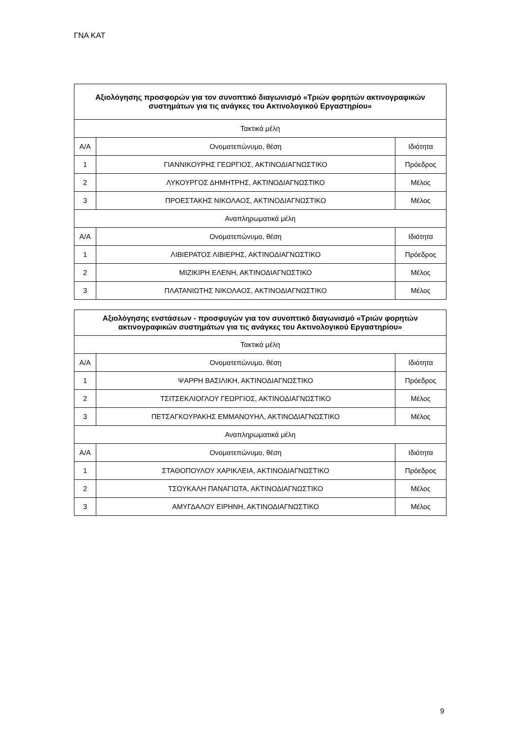ΓΝΑ ΚΑΤ
| Αξιολόγησης προσφορών για τον συνοπτικό διαγωνισμό «Τριών φορητών ακτινογραφικών συστημάτων για τις ανάγκες του Ακτινολογικού Εργαστηρίου» | | |
| --- | --- | --- |
| Τακτικά μέλη | | |
| Α/Α | Ονοματεπώνυμο, θέση | Ιδιότητα |
| 1 | ΓΙΑΝΝΙΚΟΥΡΗΣ ΓΕΩΡΓΙΟΣ, ΑΚΤΙΝΟΔΙΑΓΝΩΣΤΙΚΟ | Πρόεδρος |
| 2 | ΛΥΚΟΥΡΓΟΣ ΔΗΜΗΤΡΗΣ, ΑΚΤΙΝΟΔΙΑΓΝΩΣΤΙΚΟ | Μέλος |
| 3 | ΠΡΟΕΣΤΑΚΗΣ ΝΙΚΟΛΑΟΣ, ΑΚΤΙΝΟΔΙΑΓΝΩΣΤΙΚΟ | Μέλος |
| Αναπληρωματικά μέλη | | |
| Α/Α | Ονοματεπώνυμο, θέση | Ιδιότητα |
| 1 | ΛΙΒΙΕΡΑΤΟΣ ΛΙΒΙΕΡΗΣ, ΑΚΤΙΝΟΔΙΑΓΝΩΣΤΙΚΟ | Πρόεδρος |
| 2 | ΜΙΖΙΚΙΡΗ ΕΛΕΝΗ, ΑΚΤΙΝΟΔΙΑΓΝΩΣΤΙΚΟ | Μέλος |
| 3 | ΠΛΑΤΑΝΙΩΤΗΣ ΝΙΚΟΛΑΟΣ, ΑΚΤΙΝΟΔΙΑΓΝΩΣΤΙΚΟ | Μέλος |
| Αξιολόγησης ενστάσεων - προσφυγών για τον συνοπτικό διαγωνισμό «Τριών φορητών ακτινογραφικών συστημάτων για τις ανάγκες του Ακτινολογικού Εργαστηρίου» | | |
| --- | --- | --- |
| Τακτικά μέλη | | |
| Α/Α | Ονοματεπώνυμο, θέση | Ιδιότητα |
| 1 | ΨΑΡΡΗ ΒΑΣΙΛΙΚΗ, ΑΚΤΙΝΟΔΙΑΓΝΩΣΤΙΚΟ | Πρόεδρος |
| 2 | ΤΣΙΤΣΕΚΛΙΟΓΛΟΥ ΓΕΩΡΓΙΟΣ, ΑΚΤΙΝΟΔΙΑΓΝΩΣΤΙΚΟ | Μέλος |
| 3 | ΠΕΤΣΑΓΚΟΥΡΑΚΗΣ ΕΜΜΑΝΟΥΗΛ, ΑΚΤΙΝΟΔΙΑΓΝΩΣΤΙΚΟ | Μέλος |
| Αναπληρωματικά μέλη | | |
| Α/Α | Ονοματεπώνυμο, θέση | Ιδιότητα |
| 1 | ΣΤΑΘΟΠΟΥΛΟΥ ΧΑΡΙΚΛΕΙΑ, ΑΚΤΙΝΟΔΙΑΓΝΩΣΤΙΚΟ | Πρόεδρος |
| 2 | ΤΣΟΥΚΑΛΗ ΠΑΝΑΓΙΩΤΑ, ΑΚΤΙΝΟΔΙΑΓΝΩΣΤΙΚΟ | Μέλος |
| 3 | ΑΜΥΓΔΑΛΟΥ ΕΙΡΗΝΗ, ΑΚΤΙΝΟΔΙΑΓΝΩΣΤΙΚΟ | Μέλος |
9